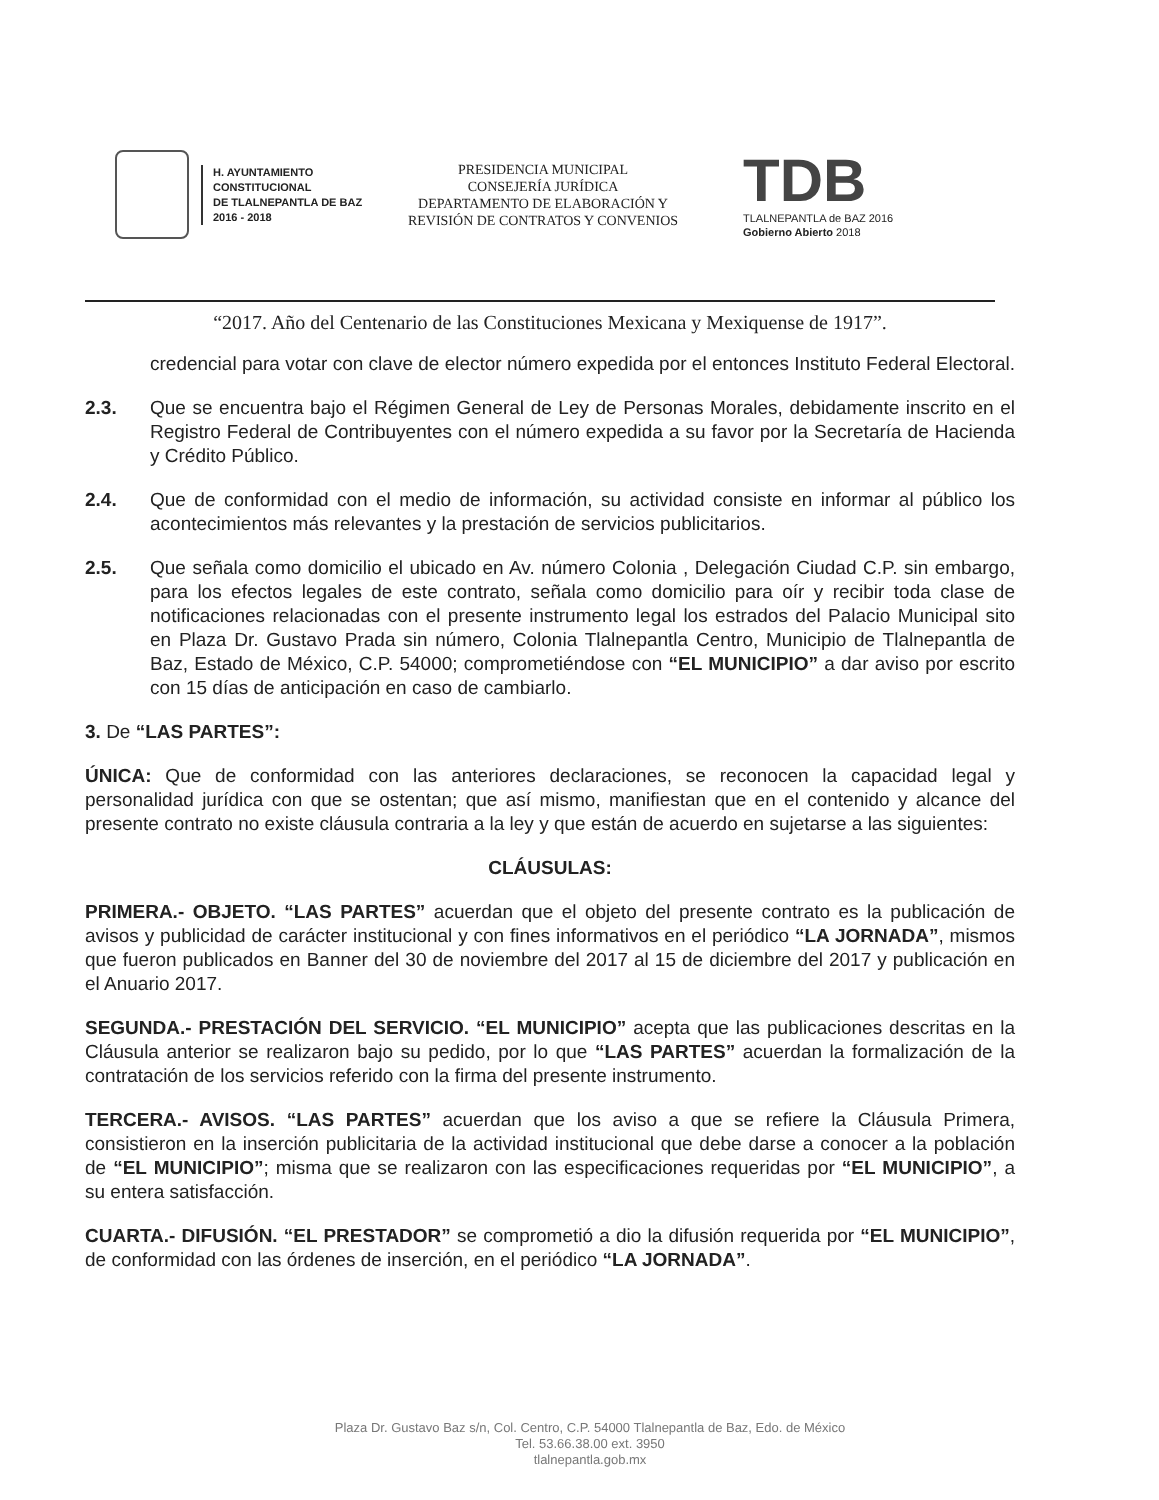H. AYUNTAMIENTO
CONSTITUCIONAL
DE TLALNEPANTLA DE BAZ
2016 - 2018
PRESIDENCIA MUNICIPAL
CONSEJERÍA JURÍDICA
DEPARTAMENTO DE ELABORACIÓN Y
REVISIÓN DE CONTRATOS Y CONVENIOS
TDB
TLALNEPANTLA de BAZ 2016
Gobierno Abierto 2018
“2017. Año del Centenario de las Constituciones Mexicana y Mexiquense de 1917”.
credencial para votar con clave de elector número expedida por el entonces Instituto Federal Electoral.
2.3. Que se encuentra bajo el Régimen General de Ley de Personas Morales, debidamente inscrito en el Registro Federal de Contribuyentes con el número expedida a su favor por la Secretaría de Hacienda y Crédito Público.
2.4. Que de conformidad con el medio de información, su actividad consiste en informar al público los acontecimientos más relevantes y la prestación de servicios publicitarios.
2.5. Que señala como domicilio el ubicado en Av. número Colonia , Delegación Ciudad C.P. sin embargo, para los efectos legales de este contrato, señala como domicilio para oír y recibir toda clase de notificaciones relacionadas con el presente instrumento legal los estrados del Palacio Municipal sito en Plaza Dr. Gustavo Prada sin número, Colonia Tlalnepantla Centro, Municipio de Tlalnepantla de Baz, Estado de México, C.P. 54000; comprometiéndose con “EL MUNICIPIO” a dar aviso por escrito con 15 días de anticipación en caso de cambiarlo.
3. De “LAS PARTES”:
ÚNICA: Que de conformidad con las anteriores declaraciones, se reconocen la capacidad legal y personalidad jurídica con que se ostentan; que así mismo, manifiestan que en el contenido y alcance del presente contrato no existe cláusula contraria a la ley y que están de acuerdo en sujetarse a las siguientes:
CLÁUSULAS:
PRIMERA.- OBJETO. “LAS PARTES” acuerdan que el objeto del presente contrato es la publicación de avisos y publicidad de carácter institucional y con fines informativos en el periódico “LA JORNADA”, mismos que fueron publicados en Banner del 30 de noviembre del 2017 al 15 de diciembre del 2017 y publicación en el Anuario 2017.
SEGUNDA.- PRESTACIÓN DEL SERVICIO. “EL MUNICIPIO” acepta que las publicaciones descritas en la Cláusula anterior se realizaron bajo su pedido, por lo que “LAS PARTES” acuerdan la formalización de la contratación de los servicios referido con la firma del presente instrumento.
TERCERA.- AVISOS. “LAS PARTES” acuerdan que los aviso a que se refiere la Cláusula Primera, consistieron en la inserción publicitaria de la actividad institucional que debe darse a conocer a la población de “EL MUNICIPIO”; misma que se realizaron con las especificaciones requeridas por “EL MUNICIPIO”, a su entera satisfacción.
CUARTA.- DIFUSIÓN. “EL PRESTADOR” se comprometió a dio la difusión requerida por “EL MUNICIPIO”, de conformidad con las órdenes de inserción, en el periódico “LA JORNADA”.
Plaza Dr. Gustavo Baz s/n, Col. Centro, C.P. 54000 Tlalnepantla de Baz, Edo. de México
Tel. 53.66.38.00 ext. 3950
tlalnepantla.gob.mx